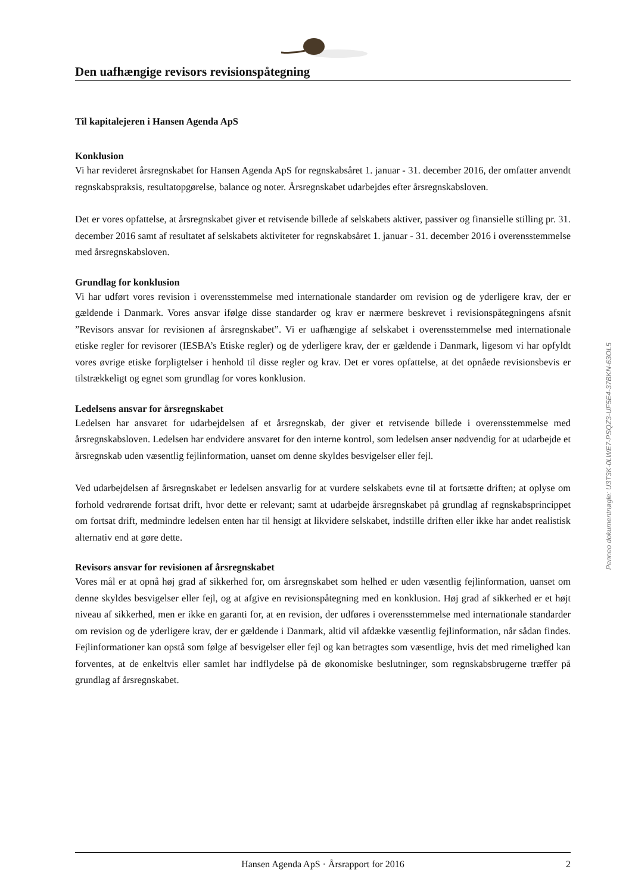Den uafhængige revisors revisionspåtegning
Til kapitalejeren i Hansen Agenda ApS
Konklusion
Vi har revideret årsregnskabet for Hansen Agenda ApS for regnskabsåret 1. januar - 31. december 2016, der omfatter anvendt regnskabspraksis, resultatopgørelse, balance og noter. Årsregnskabet udarbejdes efter årsregnskabsloven.
Det er vores opfattelse, at årsregnskabet giver et retvisende billede af selskabets aktiver, passiver og finansielle stilling pr. 31. december 2016 samt af resultatet af selskabets aktiviteter for regnskabsåret 1. januar - 31. december 2016 i overensstemmelse med årsregnskabsloven.
Grundlag for konklusion
Vi har udført vores revision i overensstemmelse med internationale standarder om revision og de yderligere krav, der er gældende i Danmark. Vores ansvar ifølge disse standarder og krav er nærmere beskrevet i revisionspåtegningens afsnit ”Revisors ansvar for revisionen af årsregnskabet”. Vi er uafhængige af selskabet i overensstemmelse med internationale etiske regler for revisorer (IESBA’s Etiske regler) og de yderligere krav, der er gældende i Danmark, ligesom vi har opfyldt vores øvrige etiske forpligtelser i henhold til disse regler og krav. Det er vores opfattelse, at det opnåede revisionsbevis er tilstrækkeligt og egnet som grundlag for vores konklusion.
Ledelsens ansvar for årsregnskabet
Ledelsen har ansvaret for udarbejdelsen af et årsregnskab, der giver et retvisende billede i overensstemmelse med årsregnskabsloven. Ledelsen har endvidere ansvaret for den interne kontrol, som ledelsen anser nødvendig for at udarbejde et årsregnskab uden væsentlig fejlinformation, uanset om denne skyldes besvigelser eller fejl.
Ved udarbejdelsen af årsregnskabet er ledelsen ansvarlig for at vurdere selskabets evne til at fortsætte driften; at oplyse om forhold vedrørende fortsat drift, hvor dette er relevant; samt at udarbejde årsregnskabet på grundlag af regnskabsprincippet om fortsat drift, medmindre ledelsen enten har til hensigt at likvidere selskabet, indstille driften eller ikke har andet realistisk alternativ end at gøre dette.
Revisors ansvar for revisionen af årsregnskabet
Vores mål er at opnå høj grad af sikkerhed for, om årsregnskabet som helhed er uden væsentlig fejlinformation, uanset om denne skyldes besvigelser eller fejl, og at afgive en revisionspåtegning med en konklusion. Høj grad af sikkerhed er et højt niveau af sikkerhed, men er ikke en garanti for, at en revision, der udføres i overensstemmelse med internationale standarder om revision og de yderligere krav, der er gældende i Danmark, altid vil afdække væsentlig fejlinformation, når sådan findes. Fejlinformationer kan opstå som følge af besvigelser eller fejl og kan betragtes som væsentlige, hvis det med rimelighed kan forventes, at de enkeltvis eller samlet har indflydelse på de økonomiske beslutninger, som regnskabsbrugerne træffer på grundlag af årsregnskabet.
Hansen Agenda ApS · Årsrapport for 2016 2
Penneo dokumentnøgle: U3T3K-0LWE7-PSQZ3-UF5E4-37BKN-63OL5